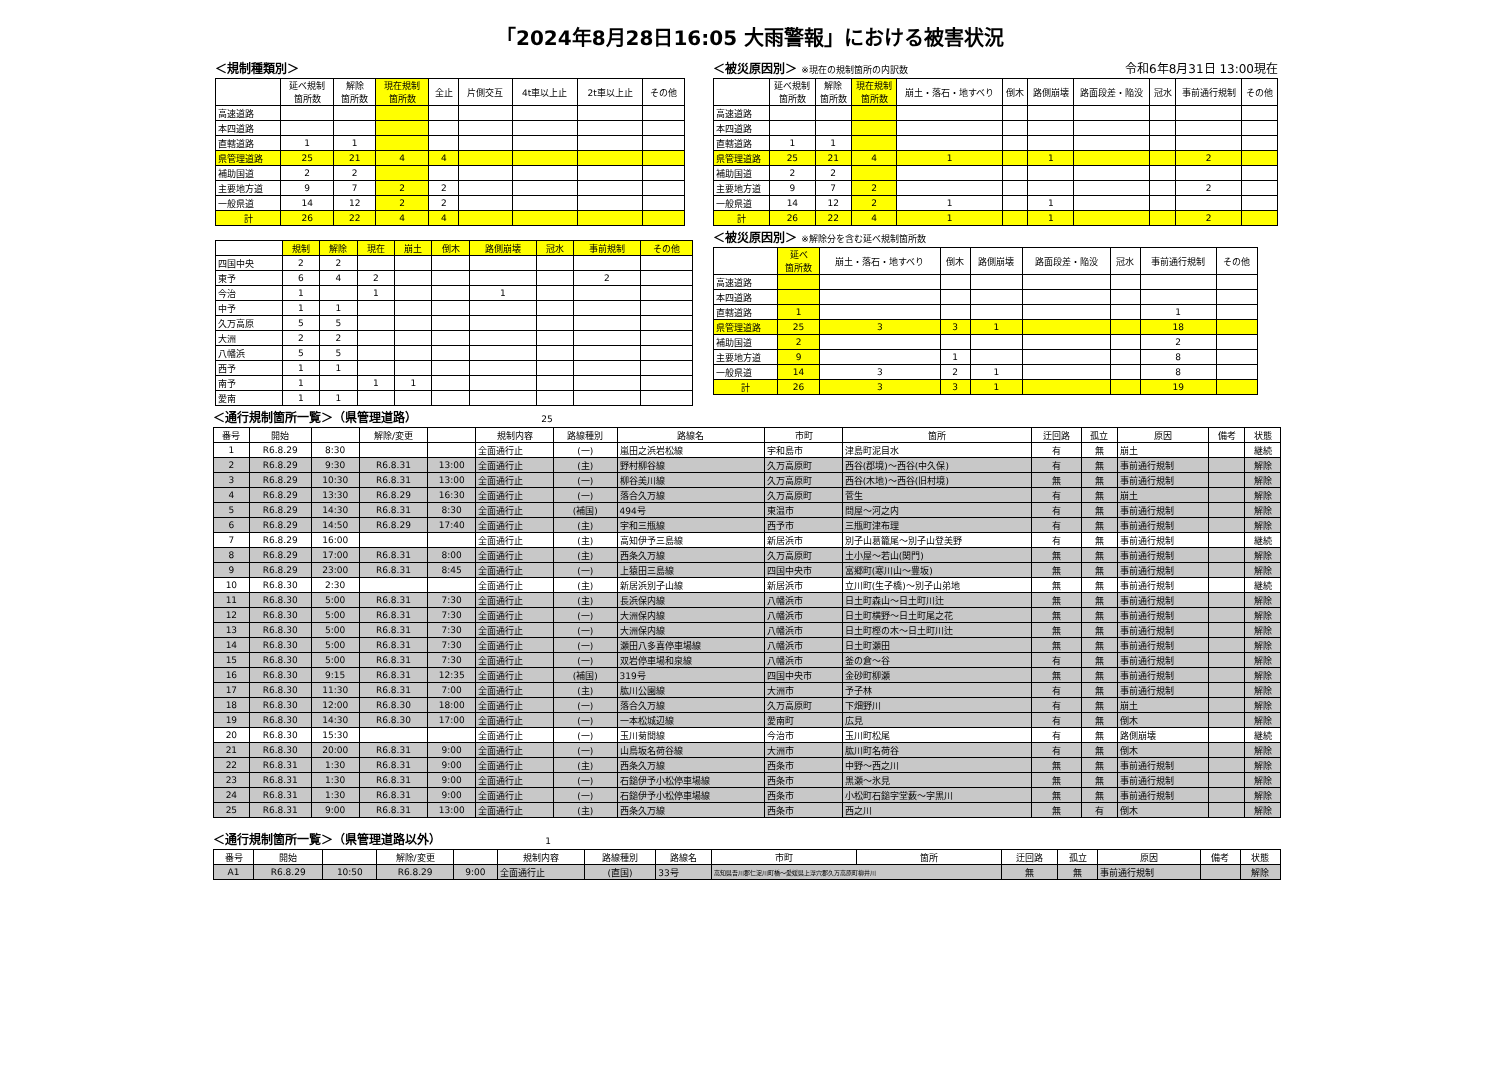「2024年8月28日16:05 大雨警報」における被害状況
＜規制種類別＞
| | 延べ規制 箇所数 | 解除 箇所数 | 現在規制 箇所数 | 全止 | 片側交互 | 4t車以上止 | 2t車以上止 | その他 |
| --- | --- | --- | --- | --- | --- | --- | --- | --- |
| 高速道路 | | | | | | | | |
| 本四道路 | | | | | | | | |
| 直轄道路 | 1 | 1 | | | | | | |
| 県管理道路 | 25 | 21 | 4 | 4 | | | | |
| 補助国道 | 2 | 2 | | | | | | |
| 主要地方道 | 9 | 7 | 2 | 2 | | | | |
| 一般県道 | 14 | 12 | 2 | 2 | | | | |
| 計 | 26 | 22 | 4 | 4 | | | | |
| | 規制 | 解除 | 現在 | 崩土 | 倒木 | 路側崩壊 | 冠水 | 事前規制 | その他 |
| --- | --- | --- | --- | --- | --- | --- | --- | --- | --- |
| 四国中央 | 2 | 2 | | | | | | | |
| 東予 | 6 | 4 | 2 | | | | | 2 | |
| 今治 | 1 | | 1 | | | 1 | | | |
| 中予 | 1 | 1 | | | | | | | |
| 久万高原 | 5 | 5 | | | | | | | |
| 大洲 | 2 | 2 | | | | | | | |
| 八幡浜 | 5 | 5 | | | | | | | |
| 西予 | 1 | 1 | | | | | | | |
| 南予 | 1 | | 1 | 1 | | | | | |
| 愛南 | 1 | 1 | | | | | | | |
＜被災原因別＞ ※現在の規制箇所の内訳数 令和6年8月31日 13:00現在
| | 延べ規制 箇所数 | 解除 箇所数 | 現在規制 箇所数 | 崩土・落石・地すべり | 倒木 | 路側崩壊 | 路面段差・陥没 | 冠水 | 事前通行規制 | その他 |
| --- | --- | --- | --- | --- | --- | --- | --- | --- | --- | --- |
| 高速道路 | | | | | | | | | | |
| 本四道路 | | | | | | | | | | |
| 直轄道路 | 1 | 1 | | | | | | | | |
| 県管理道路 | 25 | 21 | 4 | 1 | | 1 | | | 2 | |
| 補助国道 | 2 | 2 | | | | | | | | |
| 主要地方道 | 9 | 7 | 2 | | | | | | 2 | |
| 一般県道 | 14 | 12 | 2 | 1 | | 1 | | | | |
| 計 | 26 | 22 | 4 | 1 | | 1 | | | 2 | |
＜被災原因別＞ ※解除分を含む延べ規制箇所数
| | 延べ 箇所数 | 崩土・落石・地すべり | 倒木 | 路側崩壊 | 路面段差・陥没 | 冠水 | 事前通行規制 | その他 |
| --- | --- | --- | --- | --- | --- | --- | --- | --- |
| 高速道路 | | | | | | | | |
| 本四道路 | | | | | | | | |
| 直轄道路 | 1 | | | | | | 1 | |
| 県管理道路 | 25 | 3 | 3 | 1 | | | 18 | |
| 補助国道 | 2 | | | | | | 2 | |
| 主要地方道 | 9 | | 1 | | | | 8 | |
| 一般県道 | 14 | 3 | 2 | 1 | | | 8 | |
| 計 | 26 | 3 | 3 | 1 | | | 19 | |
＜通行規制箇所一覧＞（県管理道路） 25
| 番号 | 開始 | | 解除/変更 | | 規制内容 | 路線種別 | 路線名 | 市町 | 箇所 | 迂回路 | 孤立 | 原因 | 備考 | 状態 |
| --- | --- | --- | --- | --- | --- | --- | --- | --- | --- | --- | --- | --- | --- | --- |
| 1 | R6.8.29 | 8:30 | | | 全面通行止 | (一) | 嵐田之浜岩松線 | 宇和島市 | 津島町泥目水 | 有 | 無 | 崩土 | | 継続 |
| 2 | R6.8.29 | 9:30 | R6.8.31 | 13:00 | 全面通行止 | (主) | 野村柳谷線 | 久万高原町 | 西谷(郡境)～西谷(中久保) | 有 | 無 | 事前通行規制 | | 解除 |
| 3 | R6.8.29 | 10:30 | R6.8.31 | 13:00 | 全面通行止 | (一) | 柳谷美川線 | 久万高原町 | 西谷(木地)～西谷(旧村境) | 無 | 無 | 事前通行規制 | | 解除 |
| 4 | R6.8.29 | 13:30 | R6.8.29 | 16:30 | 全面通行止 | (一) | 落合久万線 | 久万高原町 | 菅生 | 有 | 無 | 崩土 | | 解除 |
| 5 | R6.8.29 | 14:30 | R6.8.31 | 8:30 | 全面通行止 | (補国) | 494号 | 東温市 | 問屋～河之内 | 有 | 無 | 事前通行規制 | | 解除 |
| 6 | R6.8.29 | 14:50 | R6.8.29 | 17:40 | 全面通行止 | (主) | 宇和三瓶線 | 西予市 | 三瓶町津布理 | 有 | 無 | 事前通行規制 | | 解除 |
| 7 | R6.8.29 | 16:00 | | | 全面通行止 | (主) | 高知伊予三島線 | 新居浜市 | 別子山葛籠尾～別子山登美野 | 有 | 無 | 事前通行規制 | | 継続 |
| 8 | R6.8.29 | 17:00 | R6.8.31 | 8:00 | 全面通行止 | (主) | 西条久万線 | 久万高原町 | 土小屋～若山(関門) | 無 | 無 | 事前通行規制 | | 解除 |
| 9 | R6.8.29 | 23:00 | R6.8.31 | 8:45 | 全面通行止 | (一) | 上猿田三島線 | 四国中央市 | 富郷町(寒川山～豊坂) | 無 | 無 | 事前通行規制 | | 解除 |
| 10 | R6.8.30 | 2:30 | | | 全面通行止 | (主) | 新居浜別子山線 | 新居浜市 | 立川町(生子橋)～別子山弟地 | 無 | 無 | 事前通行規制 | | 継続 |
| 11 | R6.8.30 | 5:00 | R6.8.31 | 7:30 | 全面通行止 | (主) | 長浜保内線 | 八幡浜市 | 日土町森山～日土町川辻 | 無 | 無 | 事前通行規制 | | 解除 |
| 12 | R6.8.30 | 5:00 | R6.8.31 | 7:30 | 全面通行止 | (一) | 大洲保内線 | 八幡浜市 | 日土町横野～日土町尾之花 | 無 | 無 | 事前通行規制 | | 解除 |
| 13 | R6.8.30 | 5:00 | R6.8.31 | 7:30 | 全面通行止 | (一) | 大洲保内線 | 八幡浜市 | 日土町樫の木～日土町川辻 | 無 | 無 | 事前通行規制 | | 解除 |
| 14 | R6.8.30 | 5:00 | R6.8.31 | 7:30 | 全面通行止 | (一) | 瀬田八多喜停車場線 | 八幡浜市 | 日土町瀬田 | 無 | 無 | 事前通行規制 | | 解除 |
| 15 | R6.8.30 | 5:00 | R6.8.31 | 7:30 | 全面通行止 | (一) | 双岩停車場和泉線 | 八幡浜市 | 釜の倉～谷 | 有 | 無 | 事前通行規制 | | 解除 |
| 16 | R6.8.30 | 9:15 | R6.8.31 | 12:35 | 全面通行止 | (補国) | 319号 | 四国中央市 | 金砂町柳瀬 | 無 | 無 | 事前通行規制 | | 解除 |
| 17 | R6.8.30 | 11:30 | R6.8.31 | 7:00 | 全面通行止 | (主) | 肱川公園線 | 大洲市 | 予子林 | 有 | 無 | 事前通行規制 | | 解除 |
| 18 | R6.8.30 | 12:00 | R6.8.30 | 18:00 | 全面通行止 | (一) | 落合久万線 | 久万高原町 | 下畑野川 | 有 | 無 | 崩土 | | 解除 |
| 19 | R6.8.30 | 14:30 | R6.8.30 | 17:00 | 全面通行止 | (一) | 一本松城辺線 | 愛南町 | 広見 | 有 | 無 | 倒木 | | 解除 |
| 20 | R6.8.30 | 15:30 | | | 全面通行止 | (一) | 玉川菊間線 | 今治市 | 玉川町松尾 | 有 | 無 | 路側崩壊 | | 継続 |
| 21 | R6.8.30 | 20:00 | R6.8.31 | 9:00 | 全面通行止 | (一) | 山鳥坂名荷谷線 | 大洲市 | 肱川町名荷谷 | 有 | 無 | 倒木 | | 解除 |
| 22 | R6.8.31 | 1:30 | R6.8.31 | 9:00 | 全面通行止 | (主) | 西条久万線 | 西条市 | 中野～西之川 | 無 | 無 | 事前通行規制 | | 解除 |
| 23 | R6.8.31 | 1:30 | R6.8.31 | 9:00 | 全面通行止 | (一) | 石鎚伊予小松停車場線 | 西条市 | 黒瀬～氷見 | 無 | 無 | 事前通行規制 | | 解除 |
| 24 | R6.8.31 | 1:30 | R6.8.31 | 9:00 | 全面通行止 | (一) | 石鎚伊予小松停車場線 | 西条市 | 小松町石鎚字堂薮～字黒川 | 無 | 無 | 事前通行規制 | | 解除 |
| 25 | R6.8.31 | 9:00 | R6.8.31 | 13:00 | 全面通行止 | (主) | 西条久万線 | 西条市 | 西之川 | 無 | 有 | 倒木 | | 解除 |
＜通行規制箇所一覧＞（県管理道路以外） 1
| 番号 | 開始 | | 解除/変更 | | 規制内容 | 路線種別 | 路線名 | 市町 | 箇所 | 迂回路 | 孤立 | 原因 | 備考 | 状態 |
| --- | --- | --- | --- | --- | --- | --- | --- | --- | --- | --- | --- | --- | --- | --- |
| A1 | R6.8.29 | 10:50 | R6.8.29 | 9:00 | 全面通行止 | (直国) | 33号 | 高知県吾川郡仁淀川町橋～愛媛県上浮穴郡久万高原町柳井川 | | 無 | 無 | 事前通行規制 | | 解除 |